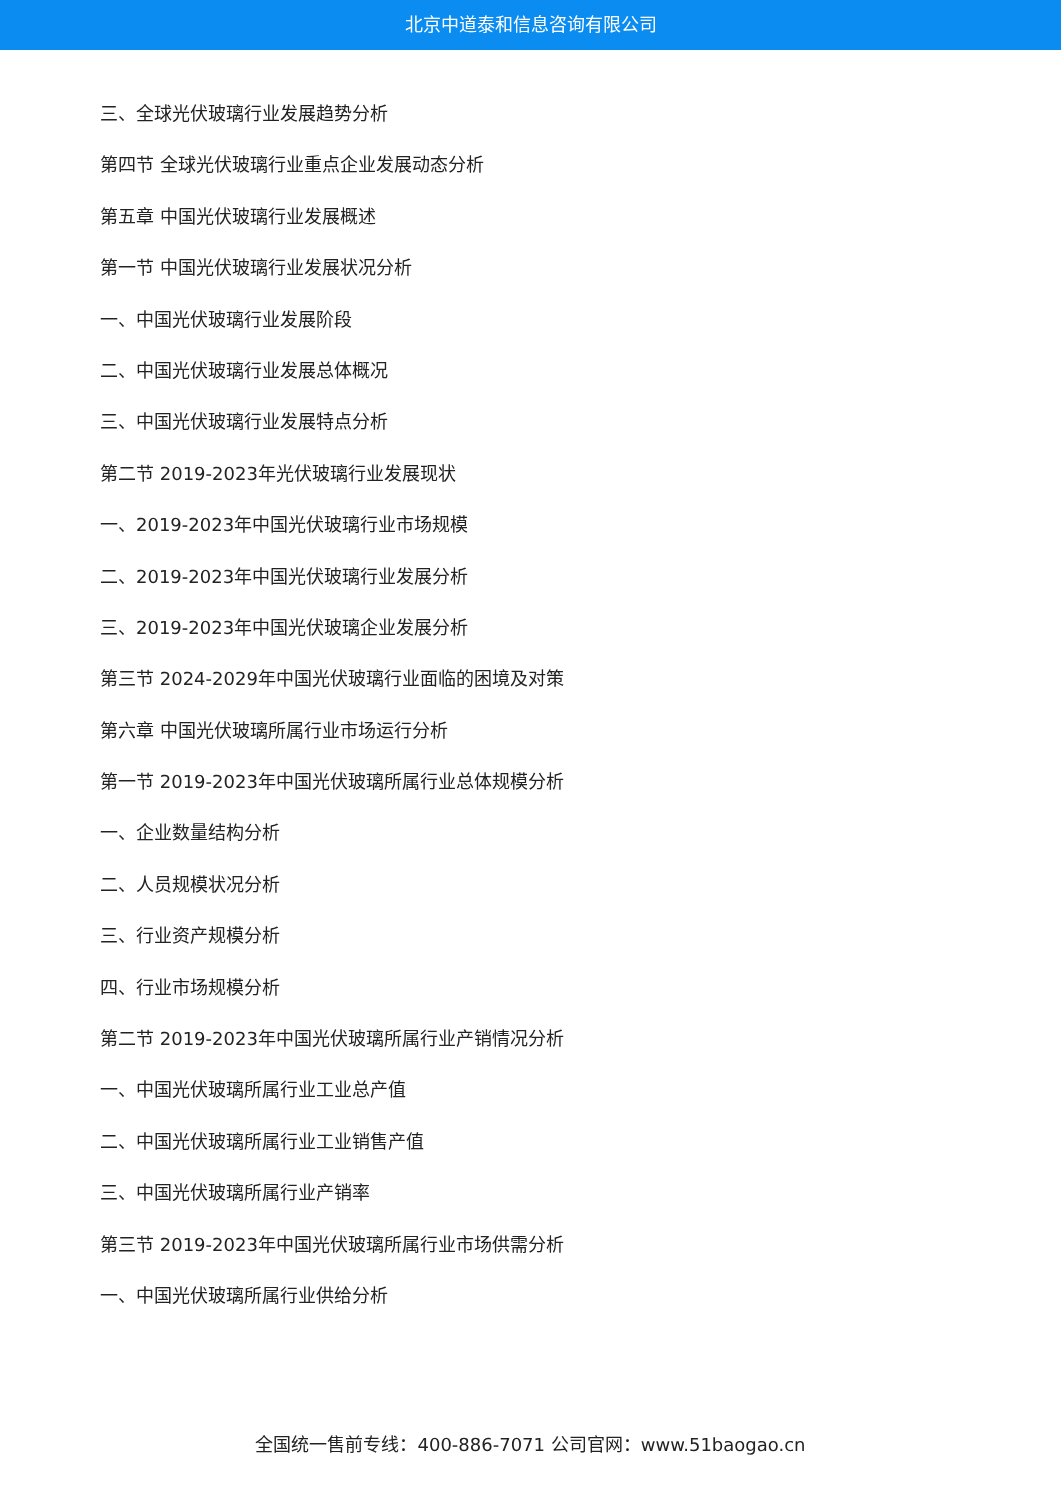北京中道泰和信息咨询有限公司
三、全球光伏玻璃行业发展趋势分析
第四节 全球光伏玻璃行业重点企业发展动态分析
第五章 中国光伏玻璃行业发展概述
第一节 中国光伏玻璃行业发展状况分析
一、中国光伏玻璃行业发展阶段
二、中国光伏玻璃行业发展总体概况
三、中国光伏玻璃行业发展特点分析
第二节 2019-2023年光伏玻璃行业发展现状
一、2019-2023年中国光伏玻璃行业市场规模
二、2019-2023年中国光伏玻璃行业发展分析
三、2019-2023年中国光伏玻璃企业发展分析
第三节 2024-2029年中国光伏玻璃行业面临的困境及对策
第六章 中国光伏玻璃所属行业市场运行分析
第一节 2019-2023年中国光伏玻璃所属行业总体规模分析
一、企业数量结构分析
二、人员规模状况分析
三、行业资产规模分析
四、行业市场规模分析
第二节 2019-2023年中国光伏玻璃所属行业产销情况分析
一、中国光伏玻璃所属行业工业总产值
二、中国光伏玻璃所属行业工业销售产值
三、中国光伏玻璃所属行业产销率
第三节 2019-2023年中国光伏玻璃所属行业市场供需分析
一、中国光伏玻璃所属行业供给分析
全国统一售前专线：400-886-7071 公司官网：www.51baogao.cn